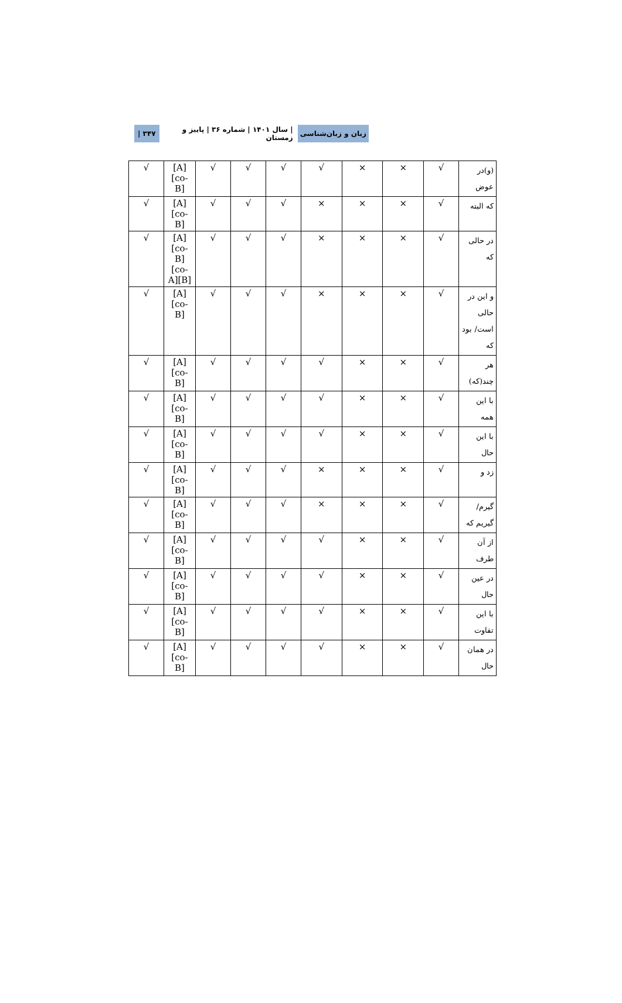زبان و زبان‌شناسی | سال ۱۴۰۱ | شماره ۳۶ | پاییز و زمستان ۳۴۷ |
| (و)در عوض | √ | × | × | √ | √ | √ | √ | [A][co-B] | √ |
| که البته | √ | × | × | × | √ | √ | √ | [A][co-B] | √ |
| در حالی که | √ | × | × | × | √ | √ | √ | [A][co-B] [co-A][B] | √ |
| و این در حالی است/ بود که | √ | × | × | × | √ | √ | √ | [A][co-B] | √ |
| هر چند(که) | √ | × | × | √ | √ | √ | √ | [A][co-B] | √ |
| با این همه | √ | × | × | √ | √ | √ | √ | [A][co-B] | √ |
| با این حال | √ | × | × | √ | √ | √ | √ | [A][co-B] | √ |
| زد و | √ | × | × | × | √ | √ | √ | [A][co-B] | √ |
| گیرم/گیریم که | √ | × | × | × | √ | √ | √ | [A][co-B] | √ |
| از آن طرف | √ | × | × | √ | √ | √ | √ | [A][co-B] | √ |
| در عین حال | √ | × | × | √ | √ | √ | √ | [A][co-B] | √ |
| با این تفاوت | √ | × | × | √ | √ | √ | √ | [A][co-B] | √ |
| در همان حال | √ | × | × | √ | √ | √ | √ | [A][co-B] | √ |